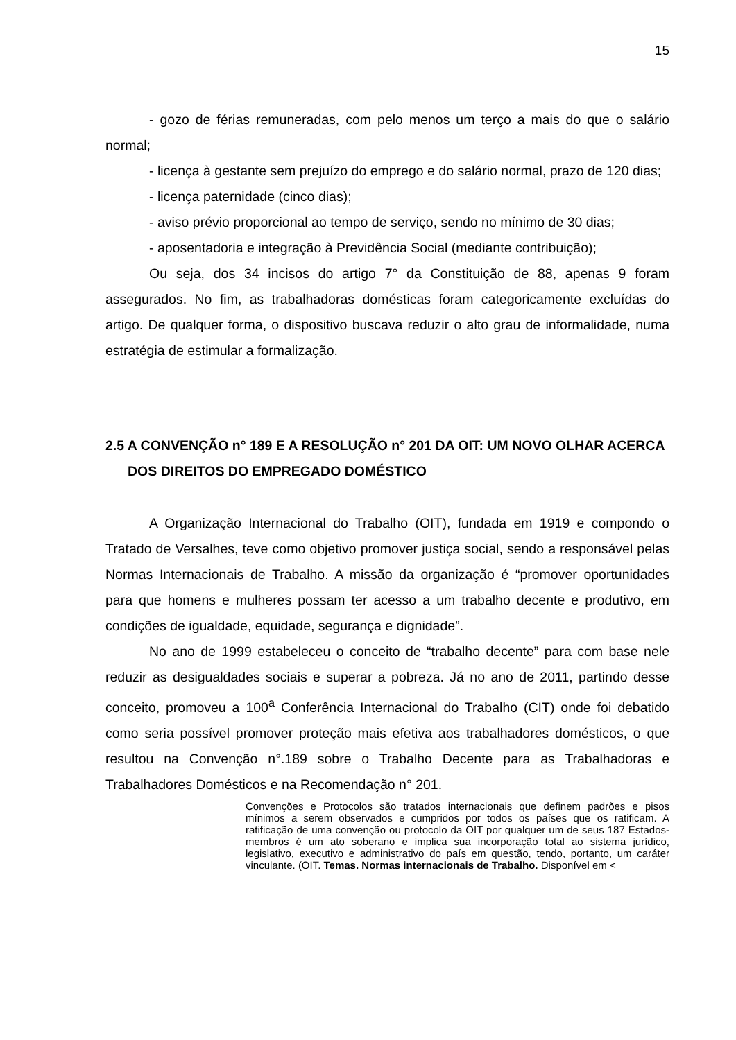15
- gozo de férias remuneradas, com pelo menos um terço a mais do que o salário normal;
- licença à gestante sem prejuízo do emprego e do salário normal, prazo de 120 dias;
- licença paternidade (cinco dias);
- aviso prévio proporcional ao tempo de serviço, sendo no mínimo de 30 dias;
- aposentadoria e integração à Previdência Social (mediante contribuição);
Ou seja, dos 34 incisos do artigo 7° da Constituição de 88, apenas 9 foram assegurados. No fim, as trabalhadoras domésticas foram categoricamente excluídas do artigo. De qualquer forma, o dispositivo buscava reduzir o alto grau de informalidade, numa estratégia de estimular a formalização.
2.5 A CONVENÇÃO n° 189 E A RESOLUÇÃO n° 201 DA OIT: UM NOVO OLHAR ACERCA DOS DIREITOS DO EMPREGADO DOMÉSTICO
A Organização Internacional do Trabalho (OIT), fundada em 1919 e compondo o Tratado de Versalhes, teve como objetivo promover justiça social, sendo a responsável pelas Normas Internacionais de Trabalho. A missão da organização é “promover oportunidades para que homens e mulheres possam ter acesso a um trabalho decente e produtivo, em condições de igualdade, equidade, segurança e dignidade”.
No ano de 1999 estabeleceu o conceito de “trabalho decente” para com base nele reduzir as desigualdades sociais e superar a pobreza. Já no ano de 2011, partindo desse conceito, promoveu a 100<sup>a</sup> Conferência Internacional do Trabalho (CIT) onde foi debatido como seria possível promover proteção mais efetiva aos trabalhadores domésticos, o que resultou na Convenção n°.189 sobre o Trabalho Decente para as Trabalhadoras e Trabalhadores Domésticos e na Recomendação n° 201.
Convenções e Protocolos são tratados internacionais que definem padrões e pisos mínimos a serem observados e cumpridos por todos os países que os ratificam. A ratificação de uma convenção ou protocolo da OIT por qualquer um de seus 187 Estados-membros é um ato soberano e implica sua incorporação total ao sistema jurídico, legislativo, executivo e administrativo do país em questão, tendo, portanto, um caráter vinculante. (OIT. Temas. Normas internacionais de Trabalho. Disponível em <